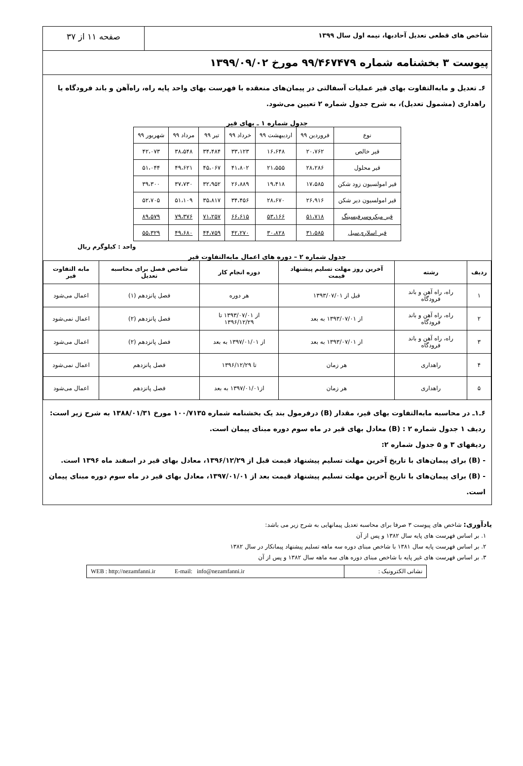شاخص های قطعی تعدیل آحادبها، نیمه اول سال ۱۳۹۹
صفحه ۱۱ از ۳۷
پیوست ۳ بخشنامه شماره ۹۹/۴۶۷۴۷۹ مورخ ۱۳۹۹/۰۹/۰۲
۶ـ تعدیل و مابه‌التفاوت بهای قیر عملیات آسفالتی در پیمان‌های منعقده با فهرست بهای واحد پایه راه، راه‌آهن و باند فرودگاه یا راهداری (مشمول تعدیل)، به شرح جدول شماره ۲ تعیین می‌شود.
جدول شماره ۱ ـ بهای قیر
| نوع | فروردین ۹۹ | اردیبهشت ۹۹ | خرداد ۹۹ | تیر ۹۹ | مرداد ۹۹ | شهریور ۹۹ |
| قیر خالص | ۲۰،۷۶۲ | ۱۶،۶۴۸ | ۳۳،۱۲۳ | ۳۴،۴۸۴ | ۳۸،۵۴۸ | ۴۲،۰۷۳ |
| قیر محلول | ۲۸،۲۸۶ | ۲۱،۵۵۵ | ۴۱،۸۰۲ | ۴۵،۰۶۷ | ۴۹،۶۲۱ | ۵۱،۰۴۴ |
| قیر امولسیون زود شکن | ۱۷،۵۸۵ | ۱۹،۴۱۸ | ۲۶،۸۸۹ | ۳۲،۹۵۲ | ۳۷،۷۳۰ | ۳۹،۳۰۰ |
| قیر امولسیون دیر شکن | ۲۶،۹۱۶ | ۲۸،۶۷۰ | ۳۴،۴۵۶ | ۳۵،۸۱۷ | ۵۱،۱۰۹ | ۵۲،۷۰۵ |
| قیر میکروسرفیسینگ | ۵۱،۷۱۸ | ۵۳،۱۶۶ | ۶۶،۶۱۵ | ۷۱،۲۵۷ | ۷۹،۳۷۶ | ۸۹،۵۷۹ |
| قیر اسلاری‌سیل | ۳۱،۵۸۵ | ۳۰،۸۲۸ | ۴۲،۲۷۰ | ۴۴،۷۵۹ | ۴۹،۶۸۰ | ۵۵،۳۲۹ |
واحد : کیلوگرم ریال
جدول شماره ۲ – دوره های اعمال مابه‌التفاوت قیر
| ردیف | رشته | آخرین روز مهلت تسلیم پیشنهاد قیمت | دوره انجام کار | شاخص فصل برای محاسبه تعدیل | مابه التفاوت قیر |
| --- | --- | --- | --- | --- | --- |
| ۱ | راه، راه آهن و باند فرودگاه | قبل از ۱۳۹۳/۰۷/۰۱ | هر دوره | فصل پانزدهم (۱) | اعمال می‌شود |
| ۲ | راه، راه آهن و باند فرودگاه | از ۱۳۹۳/۰۷/۰۱ به بعد | از ۱۳۹۳/۰۷/۰۱ تا ۱۳۹۶/۱۲/۲۹ | فصل پانزدهم (۲) | اعمال نمی‌شود |
| ۳ | راه، راه آهن و باند فرودگاه | از ۱۳۹۳/۰۷/۰۱ به بعد | از ۱۳۹۷/۰۱/۰۱ به بعد | فصل پانزدهم (۲) | اعمال می‌شود |
| ۴ | راهداری | هر زمان | تا ۱۳۹۶/۱۲/۲۹ | فصل پانزدهم | اعمال نمی‌شود |
| ۵ | راهداری | هر زمان | از۱۳۹۷/۰۱/۰۱ به بعد | فصل پانزدهم | اعمال می‌شود |
۶ـ۱ـ در محاسبه مابه‌التفاوت بهای قیر، مقدار (B) درفرمول بند یک بخشنامه شماره ۱۰۰/۷۱۳۵ مورخ ۱۳۸۸/۰۱/۳۱ به شرح زیر است:
ردیف ۱ جدول شماره ۲ : (B) معادل بهای قیر در ماه سوم دوره مبنای پیمان است.
ردیفهای ۳ و ۵ جدول شماره ۲:
- (B) برای پیمان‌های با تاریخ آخرین مهلت تسلیم پیشنهاد قیمت قبل از ۱۳۹۶/۱۲/۲۹، معادل بهای قیر در اسفند ماه ۱۳۹۶ است.
- (B) برای پیمان‌های با تاریخ آخرین مهلت تسلیم پیشنهاد قیمت بعد از ۱۳۹۷/۰۱/۰۱، معادل بهای قیر در ماه سوم دوره مبنای پیمان است.
یادآوری: شاخص های پیوست ۳ صرفا برای محاسبه تعدیل پیمانهایی به شرح زیر می باشد:
۱. بر اساس فهرست های پایه سال ۱۳۸۲ و پس از آن
۲. بر اساس فهرست پایه سال ۱۳۸۱ با شاخص مبنای دوره سه ماهه تسلیم پیشنهاد پیمانکار در سال ۱۳۸۲
۳. بر اساس فهرست های غیر پایه با شاخص مبنای دوره های سه ماهه سال ۱۳۸۲ و پس از آن
WEB : http://nezamfanni.ir E-mail: info@nezamfanni.ir
نشانی الکترونیک :